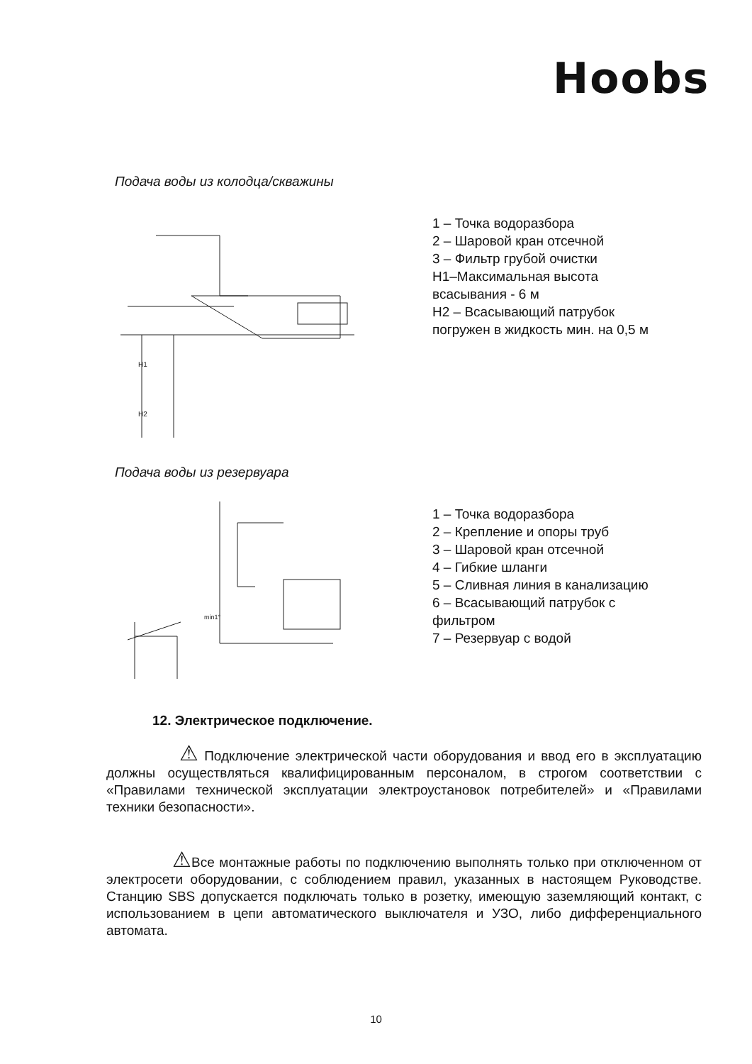Hoobs
Подача воды из колодца/скважины
H1
H2
1 – Точка водоразбора
2 – Шаровой кран отсечной
3 – Фильтр грубой очистки
Н1–Максимальная высота
всасывания - 6 м
Н2 – Всасывающий патрубок
погружен в жидкость мин. на 0,5 м
Подача воды из резервуара
min1°
1 – Точка водоразбора
2 – Крепление и опоры труб
3 – Шаровой кран отсечной
4 – Гибкие шланги
5 – Сливная линия в канализацию
6 – Всасывающий патрубок с
фильтром
7 – Резервуар с водой
12. Электрическое подключение.
⚠ Подключение электрической части оборудования и ввод его в эксплуатацию должны осуществляться квалифицированным персоналом, в строгом соответствии с «Правилами технической эксплуатации электроустановок потребителей» и «Правилами техники безопасности».
⚠ Все монтажные работы по подключению выполнять только при отключенном от электросети оборудовании, с соблюдением правил, указанных в настоящем Руководстве. Станцию SBS допускается подключать только в розетку, имеющую заземляющий контакт, с использованием в цепи автоматического выключателя и УЗО, либо дифференциального автомата.
10